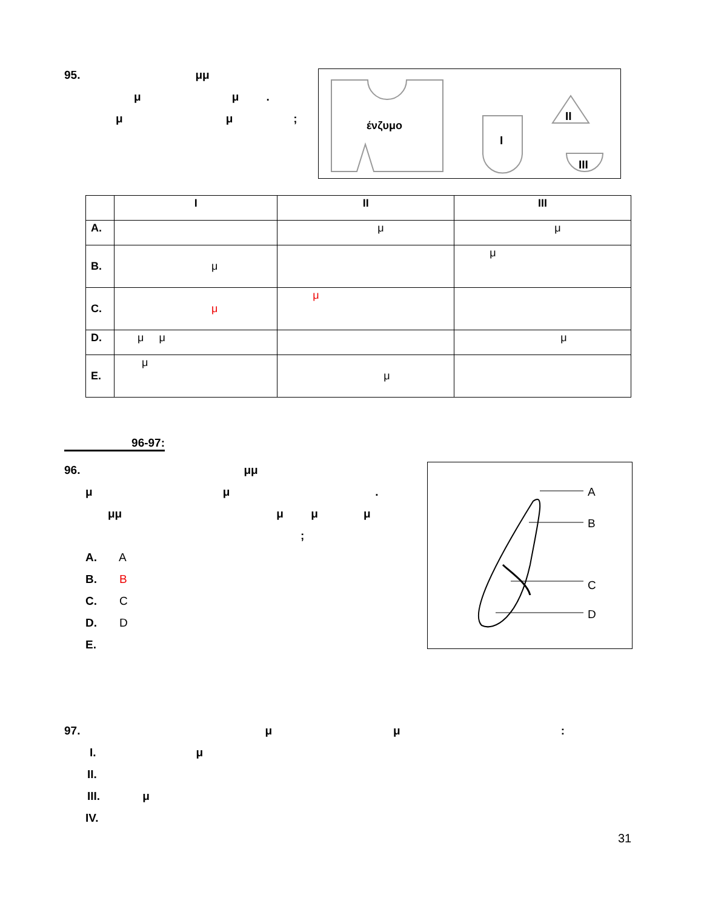95. μμ
μ μ .
μ μ;
ένζυμο
I
II
III
| | I | II | III |
| --- | --- | --- | --- |
| A. | | μ | μ |
| B. | μ | | μ |
| C. | μ | μ | |
| D. | μ μ | | μ |
| E. | μ | μ | |
96-97:
96. μμ
μ μ.
μμ μ μ μ
;
A. A
B. B
C. C
D. D
E.
A
B
C
D
97. μ μ:
I. μ
II.
III. μ
IV.
31